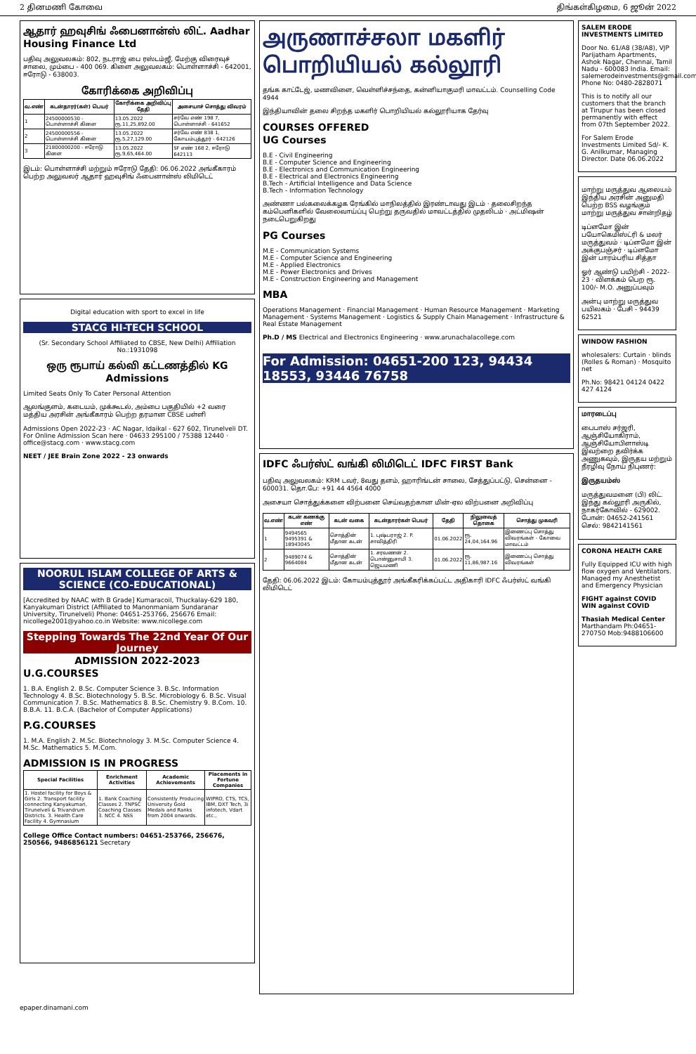2 தினமணி கோவை திங்கள்கிழமை, 6 ஜூன் 2022
ஆதார் ஹவுசிங் ஃபைனான்ஸ் லிட். Aadhar Housing Finance Ltd
பதிவு அலுவலகம்: 802, நடராஜ் பை ரஸ்டம்ஜீ, மேற்கு விரைவுச் சாலை, மும்பை - 400 069. கிளை அலுவலகம்: பொள்ளாச்சி - 642001, ஈரோடு - 638003.
கோரிக்கை அறிவிப்பு
| வ.எண் | கடன்தாரர்(கள்) பெயர் | கோரிக்கை அறிவிப்பு தேதி | அசையாச் சொத்து விவரம் |
| --- | --- | --- | --- |
| 1 | 24500000530 - பொள்ளாச்சி கிளை | 13.05.2022 ரூ.11,25,892.00 | சர்வே எண் 198 7, பொள்ளாச்சி - 641652 |
| 2 | 24500000556 - பொள்ளாச்சி கிளை | 13.05.2022 ரூ.5,27,129.00 | சர்வே எண் 838 1, கோயம்புத்தூர் - 642126 |
| 3 | 21800000200 - ஈரோடு கிளை | 13.05.2022 ரூ.9,65,464.00 | SF எண் 168 2, ஈரோடு 642113 |
இடம்: பொள்ளாச்சி மற்றும் ஈரோடு தேதி: 06.06.2022 அங்கீகாரம் பெற்ற அலுவலர் ஆதார் ஹவுசிங் ஃபைனான்ஸ் லிமிடெட்
Digital education with sport to excel in life
STACG HI-TECH SCHOOL
(Sr. Secondary School Affiliated to CBSE, New Delhi) Affiliation No.:1931098
ஒரு ரூபாய் கல்வி கட்டணத்தில் KG Admissions
Limited Seats Only To Cater Personal Attention
ஆலங்குளம், கடையம், முக்கூடல், அம்பை பகுதியில் +2 வரை மத்திய அரசின் அங்கீகாரம் பெற்ற தரமான CBSE பள்ளி
Admissions Open 2022-23 · AC Nagar, Idaikal - 627 602, Tirunelveli DT. For Online Admission Scan here · 04633 295100 / 75388 12440 · office@stacg.com · www.stacg.com
NEET / JEE Brain Zone 2022 - 23 onwards
NOORUL ISLAM COLLEGE OF ARTS & SCIENCE (CO-EDUCATIONAL)
[Accredited by NAAC with B Grade] Kumaracoil, Thuckalay-629 180, Kanyakumari District (Affiliated to Manonmaniam Sundaranar University, Tirunelveli) Phone: 04651-253766, 256676 Email: nicollege2001@yahoo.co.in Website: www.nicollege.com
Stepping Towards The 22nd Year Of Our Journey
ADMISSION 2022-2023
U.G.COURSES
1. B.A. English 2. B.Sc. Computer Science 3. B.Sc. Information Technology 4. B.Sc. Biotechnology 5. B.Sc. Microbiology 6. B.Sc. Visual Communication 7. B.Sc. Mathematics 8. B.Sc. Chemistry 9. B.Com. 10. B.B.A. 11. B.C.A. (Bachelor of Computer Applications)
P.G.COURSES
1. M.A. English 2. M.Sc. Biotechnology 3. M.Sc. Computer Science 4. M.Sc. Mathematics 5. M.Com.
ADMISSION IS IN PROGRESS
| Special Facilities | Enrichment Activities | Academic Achievements | Placements in Fortune Companies |
| --- | --- | --- | --- |
| 1. Hostel facility for Boys & Girls 2. Transport facility connecting Kanyakumari, Tirunelveli & Trivandrum Districts. 3. Health Care Facility 4. Gymnasium | 1. Bank Coaching Classes 2. TNPSC Coaching Classes 3. NCC 4. NSS | Consistently Producing University Gold Medals and Ranks from 2004 onwards. | WIPRO, CTS, TCS, IBM, DXT Tech, 3i infotech, Vdart etc., |
College Office Contact numbers: 04651-253766, 256676, 250566, 9486856121 Secretary
அருணாச்சலா மகளிர் பொறியியல் கல்லூரி
தங்க காட்டேஜ், மணவிளை, வெள்ளிச்சந்தை, கன்னியாகுமரி மாவட்டம். Counselling Code 4944
இந்தியாவின் தலை சிறந்த மகளிர் பொறியியல் கல்லூரியாக தேர்வு
COURSES OFFERED
UG Courses
B.E - Civil Engineering
B.E - Computer Science and Engineering
B.E - Electronics and Communication Engineering
B.E - Electrical and Electronics Engineering
B.Tech - Artificial Intelligence and Data Science
B.Tech - Information Technology
அண்ணா பல்கலைக்கழக ரேங்கில் மாநிலத்தில் இரண்டாவது இடம் · தலைசிறந்த கம்பெனிகளில் வேலைவாய்ப்பு பெற்று தருவதில் மாவட்டத்தில் முதலிடம் · அட்மிஷன் நடைபெறுகிறது
PG Courses
M.E - Communication Systems
M.E - Computer Science and Engineering
M.E - Applied Electronics
M.E - Power Electronics and Drives
M.E - Construction Engineering and Management
MBA
Operations Management · Financial Management · Human Resource Management · Marketing Management · Systems Management · Logistics & Supply Chain Management · Infrastructure & Real Estate Management
Ph.D / MS Electrical and Electronics Engineering · www.arunachalacollege.com
For Admission: 04651-200 123, 94434 18553, 93446 76758
IDFC ஃபர்ஸ்ட் வங்கி லிமிடெட் IDFC FIRST Bank
பதிவு அலுவலகம்: KRM டவர், 8வது தளம், ஹாரிங்டன் சாலை, சேத்துப்பட்டு, சென்னை - 600031. தொ.பே: +91 44 4564 4000
அசையா சொத்துக்களை விற்பனை செய்வதற்கான மின்-ஏல விற்பனை அறிவிப்பு
| வ.எண் | கடன் கணக்கு எண் | கடன் வகை | கடன்தாரர்கள் பெயர் | தேதி | நிலுவைத் தொகை | சொத்து முகவரி |
| --- | --- | --- | --- | --- | --- | --- |
| 1 | 9494565 9495391 & 18943045 | சொத்தின் மீதான கடன் | 1. புஷ்பராஜ் 2. P. சாவித்திரி | 01.06.2022 | ரூ. 24,04,164.96 | இணைப்பு சொத்து விவரங்கள் - கோவை மாவட்டம் |
| 2 | 9489074 & 9664084 | சொத்தின் மீதான கடன் | 1. சரவணன் 2. பொன்னுசாமி 3. ஜெயமணி | 01.06.2022 | ரூ. 11,86,987.16 | இணைப்பு சொத்து விவரங்கள் |
தேதி: 06.06.2022 இடம்: கோயம்புத்தூர் அங்கீகரிக்கப்பட்ட அதிகாரி IDFC ஃபர்ஸ்ட் வங்கி லிமிடெட்
SALEM ERODE INVESTMENTS LIMITED
Door No. 61/A8 (38/A8), VJP Parijatham Apartments, Ashok Nagar, Chennai, Tamil Nadu - 600083 India. Email: salemerodeinvestments@gmail.com Phone No: 0480-2828071
This is to notify all our customers that the branch at Tirupur has been closed permanently with effect from 07th September 2022.
For Salem Erode Investments Limited Sd/- K. G. Anilkumar, Managing Director. Date 06.06.2022
மாற்று மருத்துவ ஆலையம் இந்திய அரசின் அனுமதி பெற்ற BSS வழங்கும் மாற்று மருத்துவ சான்றிதழ்
டிப்ளமோ இன் பயோகெமிஸ்ட்ரி & மலர் மருத்துவம் · டிப்ளமோ இன் அக்குபஞ்சர் · டிப்ளமோ இன் பாரம்பரிய சித்தா
ஓர் ஆண்டு பயிற்சி - 2022-23 · விளக்கம் பெற ரூ. 100/- M.O. அனுப்பவும்
அன்பு மாற்று மருத்துவ பயிலகம் · பேசி - 94439 62521
WINDOW FASHION
wholesalers: Curtain · blinds (Rolles & Roman) · Mosquito net
Ph.No: 98421 04124 0422 427 4124
மாரடைப்பு
பைபாஸ் சர்ஜரி, ஆஞ்சியோகிராம், ஆஞ்சியோபிளாஸ்டி இவற்றை தவிர்க்க அணுகவும், இருதய மற்றும் நீரழிவு நோய் நிபுணர்:
இருதயம்ஸ்
மருத்துவமனை (பி) லிட். இந்து கல்லூரி அருகில், நாகர்கோவில் - 629002. போன்: 04652-241561 செல்: 9842141561
CORONA HEALTH CARE
Fully Equipped ICU with high flow oxygen and Ventilators. Managed my Anesthetist and Emergency Physician
FIGHT against COVID WIN against COVID
Thasiah Medical Center Marthandam Ph:04651-270750 Mob:9488106600
epaper.dinamani.com